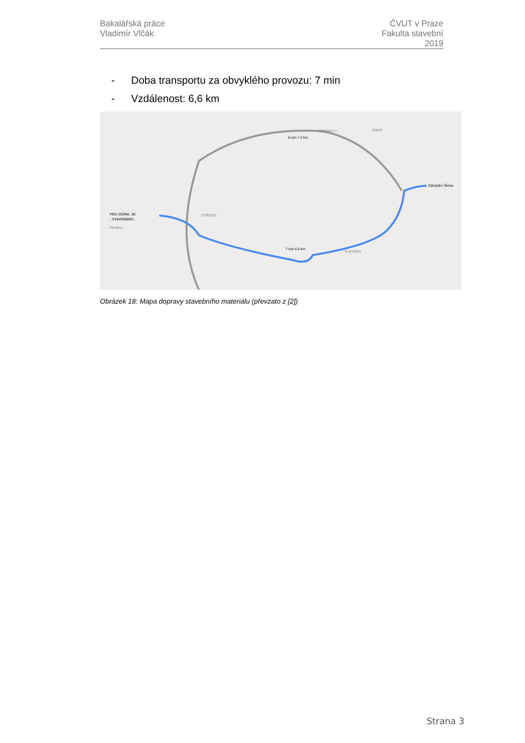Bakalářská práce
Vladimír Vlčák
ČVUT v Praze
Fakulta stavební
2019
- Doba transportu za obvyklého provozu: 7 min
- Vzdálenost: 6,6 km
PRO-DOMA, SE
- STAVEBNINY...
Přeštice
STŘÍZOV
VODOKRTY
KNIHY
PLEVŇOV
Základní Škola
8 min 7.2 km
7 min 6.6 km
Obrázek 18: Mapa dopravy stavebního materiálu (převzato z [2])
Strana 3